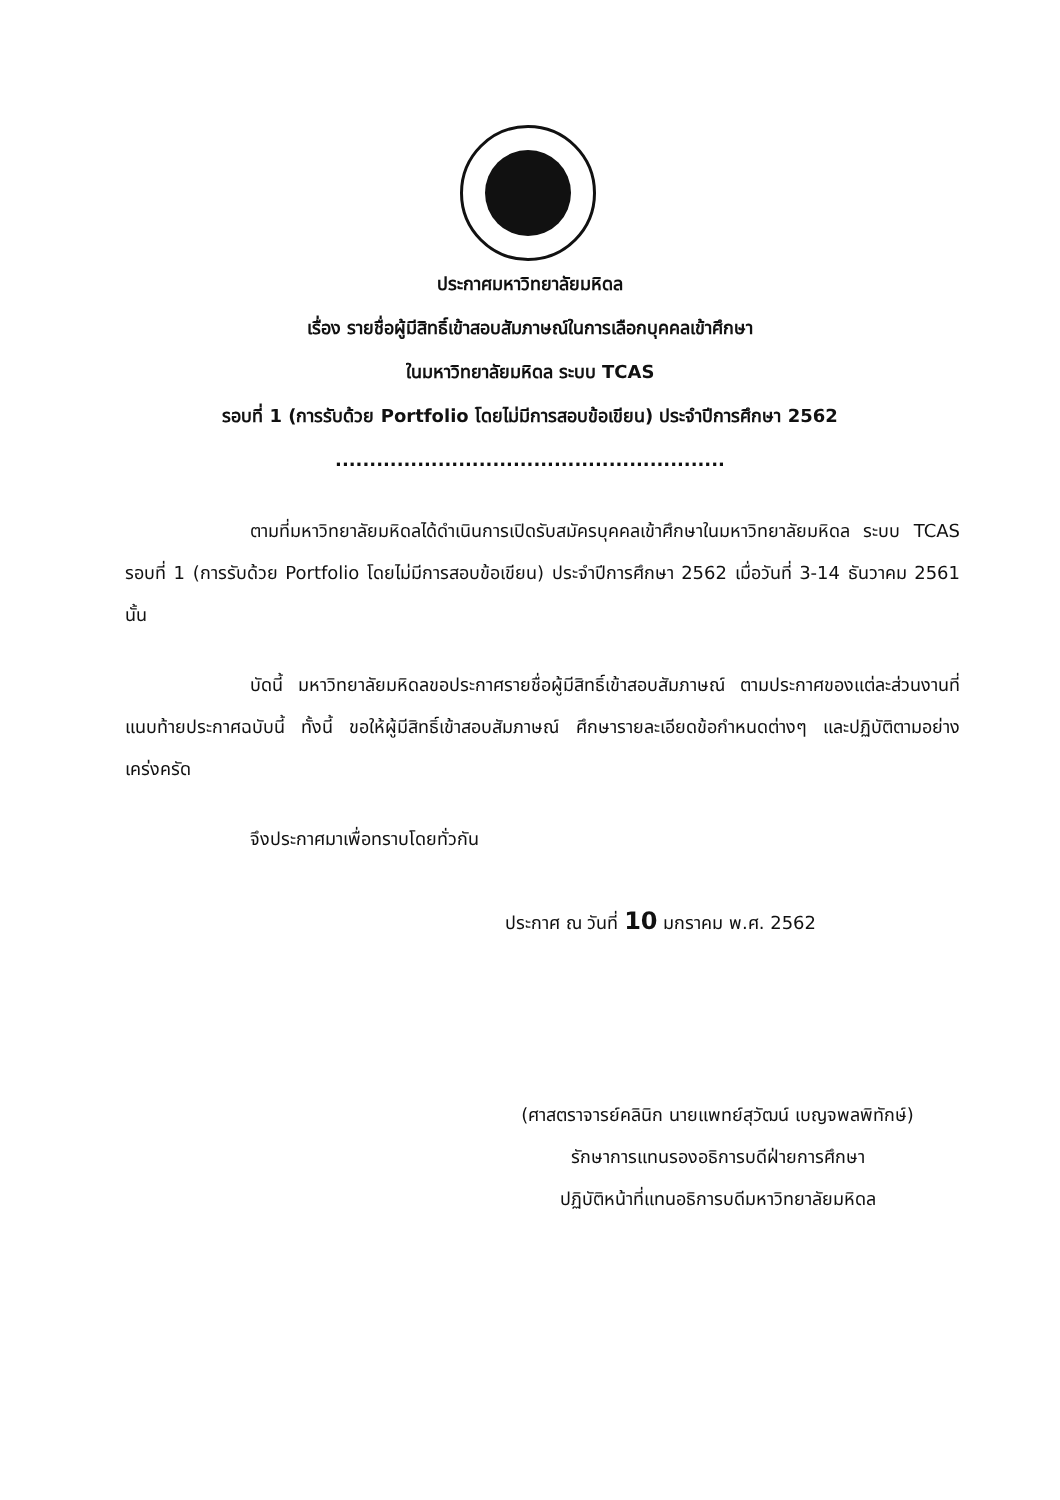ประกาศมหาวิทยาลัยมหิดล
เรื่อง รายชื่อผู้มีสิทธิ์เข้าสอบสัมภาษณ์ในการเลือกบุคคลเข้าศึกษา
ในมหาวิทยาลัยมหิดล ระบบ TCAS
รอบที่ 1 (การรับด้วย Portfolio โดยไม่มีการสอบข้อเขียน) ประจำปีการศึกษา 2562
.........................................................
ตามที่มหาวิทยาลัยมหิดลได้ดำเนินการเปิดรับสมัครบุคคลเข้าศึกษาในมหาวิทยาลัยมหิดล ระบบ TCAS รอบที่ 1 (การรับด้วย Portfolio โดยไม่มีการสอบข้อเขียน) ประจำปีการศึกษา 2562 เมื่อวันที่ 3-14 ธันวาคม 2561 นั้น
บัดนี้ มหาวิทยาลัยมหิดลขอประกาศรายชื่อผู้มีสิทธิ์เข้าสอบสัมภาษณ์ ตามประกาศของแต่ละส่วนงานที่แนบท้ายประกาศฉบับนี้ ทั้งนี้ ขอให้ผู้มีสิทธิ์เข้าสอบสัมภาษณ์ ศึกษารายละเอียดข้อกำหนดต่างๆ และปฏิบัติตามอย่างเคร่งครัด
จึงประกาศมาเพื่อทราบโดยทั่วกัน
ประกาศ ณ วันที่ 10 มกราคม พ.ศ. 2562
(ศาสตราจารย์คลินิก นายแพทย์สุวัฒน์ เบญจพลพิทักษ์)
รักษาการแทนรองอธิการบดีฝ่ายการศึกษา
ปฏิบัติหน้าที่แทนอธิการบดีมหาวิทยาลัยมหิดล